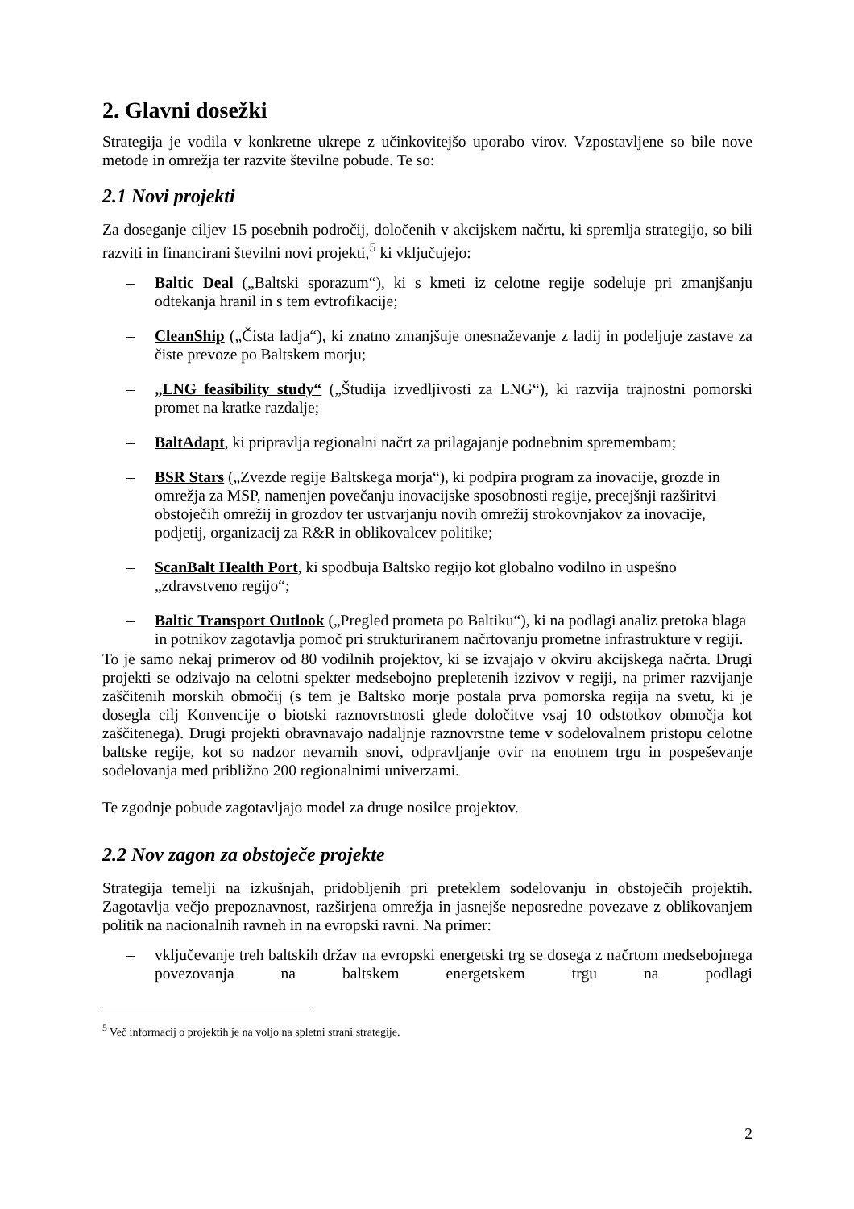2. Glavni dosežki
Strategija je vodila v konkretne ukrepe z učinkovitejšo uporabo virov. Vzpostavljene so bile nove metode in omrežja ter razvite številne pobude. Te so:
2.1 Novi projekti
Za doseganje ciljev 15 posebnih področij, določenih v akcijskem načrtu, ki spremlja strategijo, so bili razviti in financirani številni novi projekti,<sup>5</sup> ki vključujejo:
– Baltic Deal („Baltski sporazum“), ki s kmeti iz celotne regije sodeluje pri zmanjšanju odtekanja hranil in s tem evtrofikacije;
– CleanShip („Čista ladja“), ki znatno zmanjšuje onesnaževanje z ladij in podeljuje zastave za čiste prevoze po Baltskem morju;
– „LNG feasibility study“ („Študija izvedljivosti za LNG“), ki razvija trajnostni pomorski promet na kratke razdalje;
– BaltAdapt, ki pripravlja regionalni načrt za prilagajanje podnebnim spremembam;
– BSR Stars („Zvezde regije Baltskega morja“), ki podpira program za inovacije, grozde in omrežja za MSP, namenjen povečanju inovacijske sposobnosti regije, precejšnji razširitvi obstoječih omrežij in grozdov ter ustvarjanju novih omrežij strokovnjakov za inovacije, podjetij, organizacij za R&R in oblikovalcev politike;
– ScanBalt Health Port, ki spodbuja Baltsko regijo kot globalno vodilno in uspešno „zdravstveno regijo“;
– Baltic Transport Outlook („Pregled prometa po Baltiku“), ki na podlagi analiz pretoka blaga in potnikov zagotavlja pomoč pri strukturiranem načrtovanju prometne infrastrukture v regiji.
To je samo nekaj primerov od 80 vodilnih projektov, ki se izvajajo v okviru akcijskega načrta. Drugi projekti se odzivajo na celotni spekter medsebojno prepletenih izzivov v regiji, na primer razvijanje zaščitenih morskih območij (s tem je Baltsko morje postala prva pomorska regija na svetu, ki je dosegla cilj Konvencije o biotski raznovrstnosti glede določitve vsaj 10 odstotkov območja kot zaščitenega). Drugi projekti obravnavajo nadaljnje raznovrstne teme v sodelovalnem pristopu celotne baltske regije, kot so nadzor nevarnih snovi, odpravljanje ovir na enotnem trgu in pospeševanje sodelovanja med približno 200 regionalnimi univerzami.
Te zgodnje pobude zagotavljajo model za druge nosilce projektov.
2.2 Nov zagon za obstoječe projekte
Strategija temelji na izkušnjah, pridobljenih pri preteklem sodelovanju in obstoječih projektih. Zagotavlja večjo prepoznavnost, razširjena omrežja in jasnejše neposredne povezave z oblikovanjem politik na nacionalnih ravneh in na evropski ravni. Na primer:
– vključevanje treh baltskih držav na evropski energetski trg se dosega z načrtom medsebojnega povezovanja na baltskem energetskem trgu na podlagi
<sup>5</sup> Več informacij o projektih je na voljo na spletni strani strategije.
2